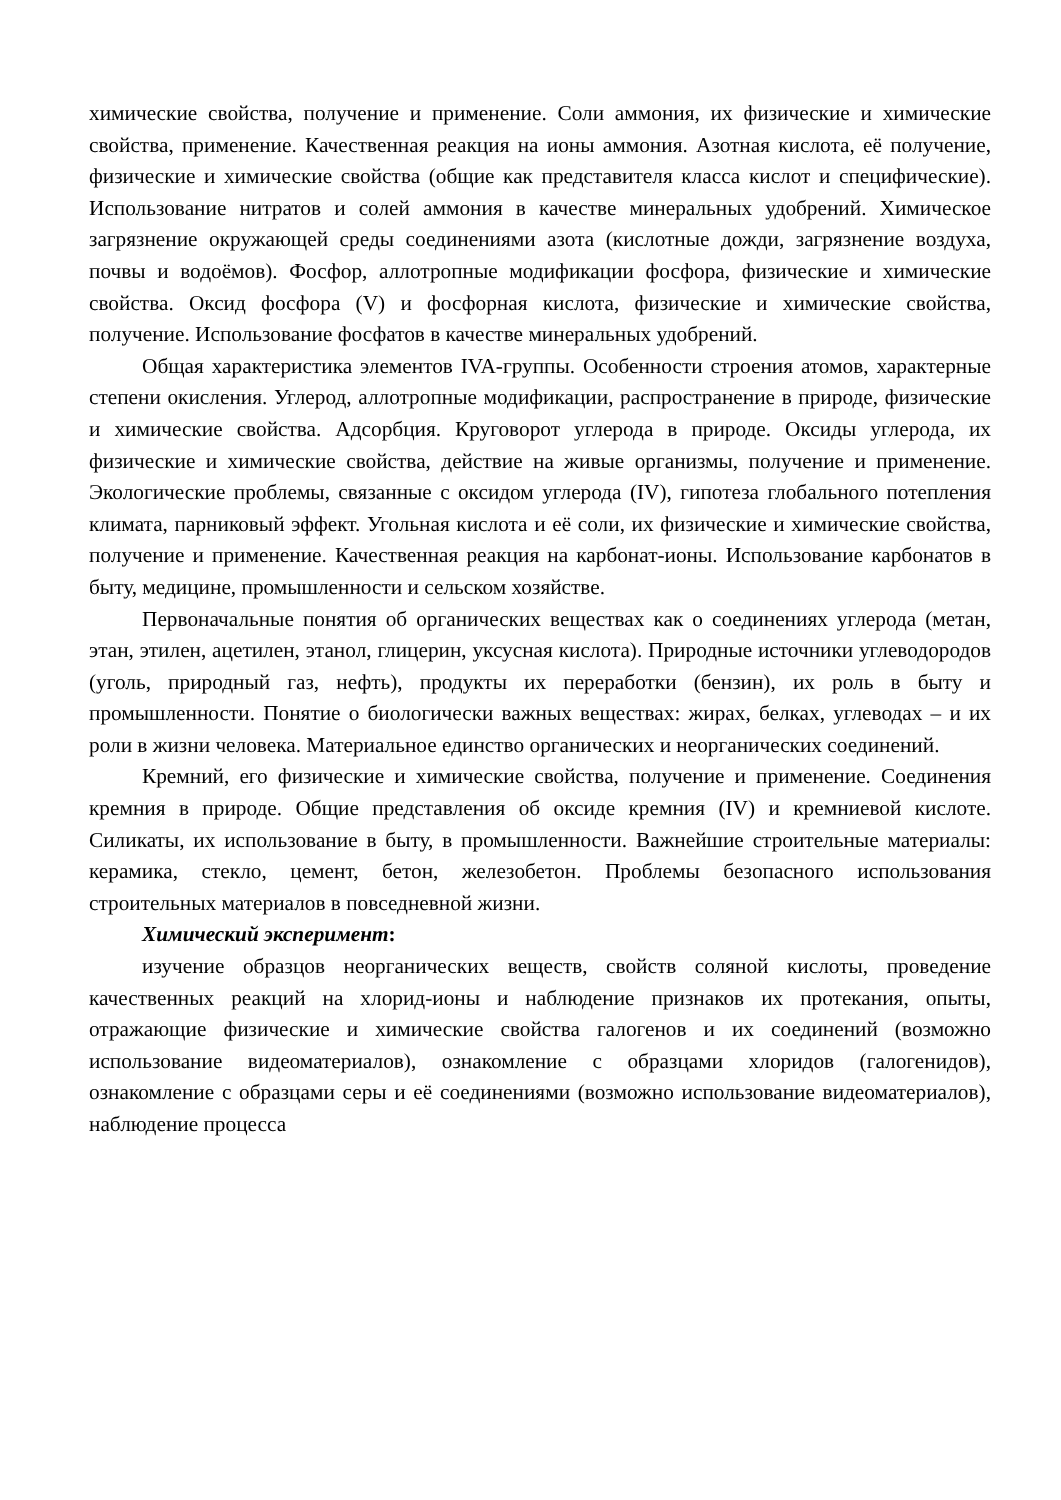химические свойства, получение и применение. Соли аммония, их физические и химические свойства, применение. Качественная реакция на ионы аммония. Азотная кислота, её получение, физические и химические свойства (общие как представителя класса кислот и специфические). Использование нитратов и солей аммония в качестве минеральных удобрений. Химическое загрязнение окружающей среды соединениями азота (кислотные дожди, загрязнение воздуха, почвы и водоёмов). Фосфор, аллотропные модификации фосфора, физические и химические свойства. Оксид фосфора (V) и фосфорная кислота, физические и химические свойства, получение. Использование фосфатов в качестве минеральных удобрений.
Общая характеристика элементов IVA-группы. Особенности строения атомов, характерные степени окисления. Углерод, аллотропные модификации, распространение в природе, физические и химические свойства. Адсорбция. Круговорот углерода в природе. Оксиды углерода, их физические и химические свойства, действие на живые организмы, получение и применение. Экологические проблемы, связанные с оксидом углерода (IV), гипотеза глобального потепления климата, парниковый эффект. Угольная кислота и её соли, их физические и химические свойства, получение и применение. Качественная реакция на карбонат-ионы. Использование карбонатов в быту, медицине, промышленности и сельском хозяйстве.
Первоначальные понятия об органических веществах как о соединениях углерода (метан, этан, этилен, ацетилен, этанол, глицерин, уксусная кислота). Природные источники углеводородов (уголь, природный газ, нефть), продукты их переработки (бензин), их роль в быту и промышленности. Понятие о биологически важных веществах: жирах, белках, углеводах – и их роли в жизни человека. Материальное единство органических и неорганических соединений.
Кремний, его физические и химические свойства, получение и применение. Соединения кремния в природе. Общие представления об оксиде кремния (IV) и кремниевой кислоте. Силикаты, их использование в быту, в промышленности. Важнейшие строительные материалы: керамика, стекло, цемент, бетон, железобетон. Проблемы безопасного использования строительных материалов в повседневной жизни.
Химический эксперимент:
изучение образцов неорганических веществ, свойств соляной кислоты, проведение качественных реакций на хлорид-ионы и наблюдение признаков их протекания, опыты, отражающие физические и химические свойства галогенов и их соединений (возможно использование видеоматериалов), ознакомление с образцами хлоридов (галогенидов), ознакомление с образцами серы и её соединениями (возможно использование видеоматериалов), наблюдение процесса